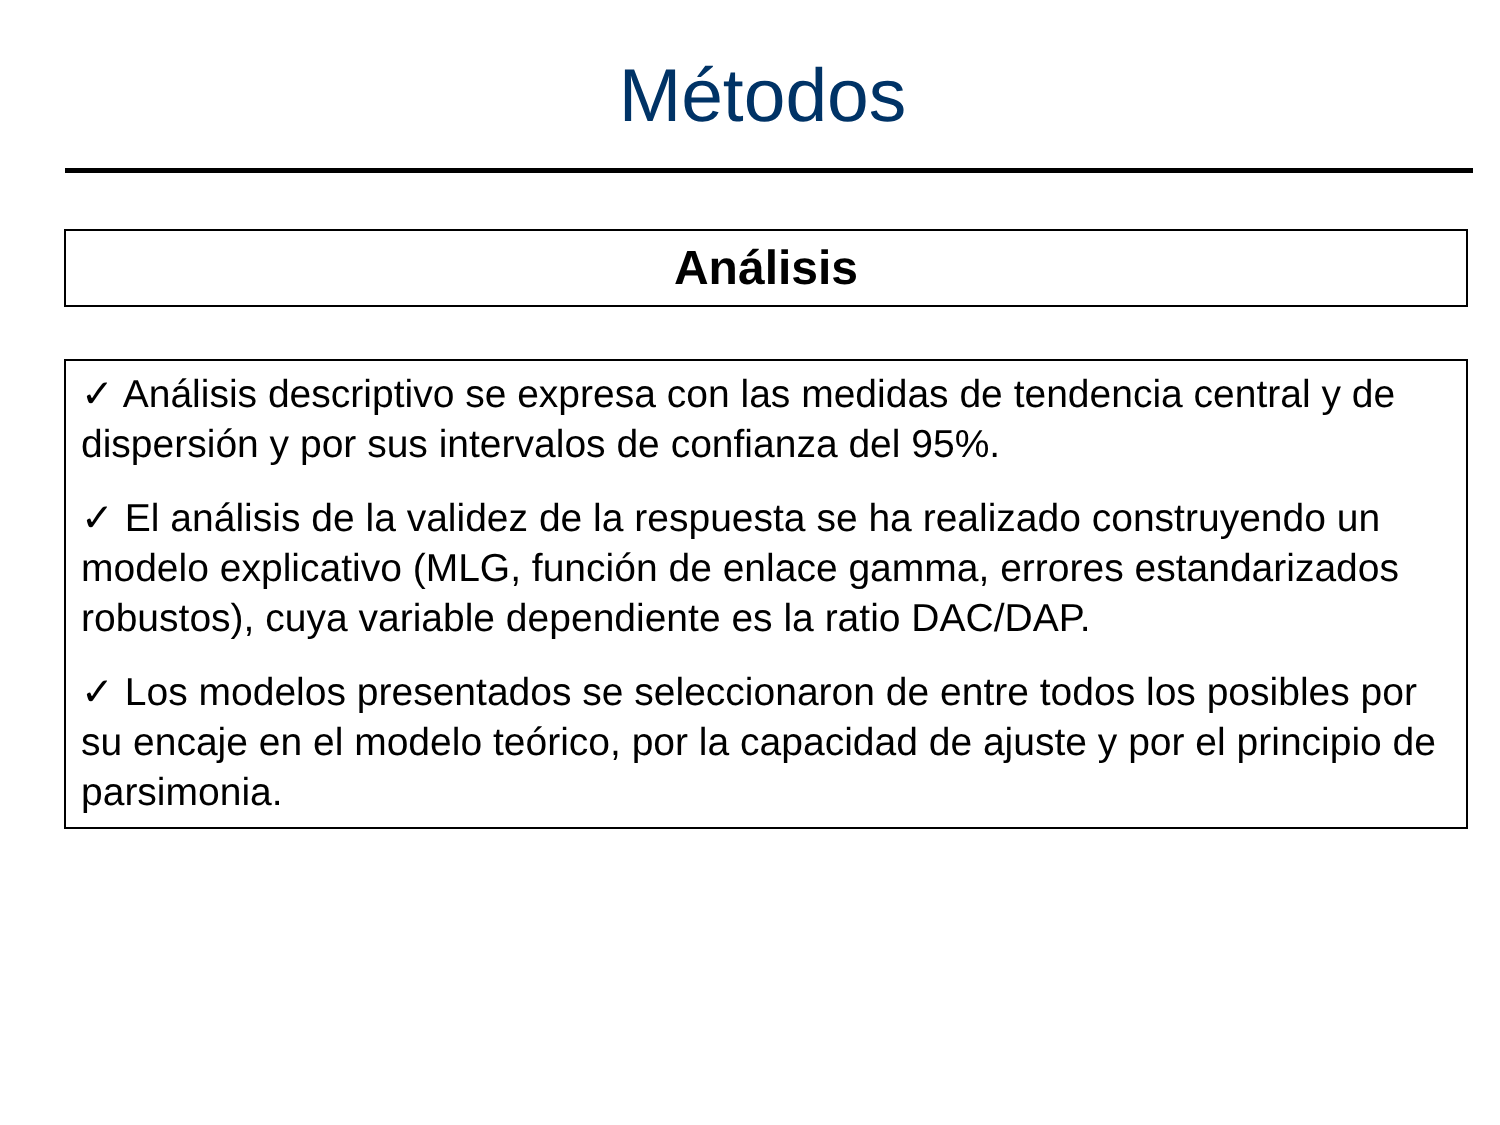Métodos
Análisis
✓ Análisis descriptivo se expresa con las medidas de tendencia central y de dispersión y por sus intervalos de confianza del 95%.
✓ El análisis de la validez de la respuesta se ha realizado construyendo un modelo explicativo (MLG, función de enlace gamma, errores estandarizados robustos), cuya variable dependiente es la ratio DAC/DAP.
✓ Los modelos presentados se seleccionaron de entre todos los posibles por su encaje en el modelo teórico, por la capacidad de ajuste y por el principio de parsimonia.